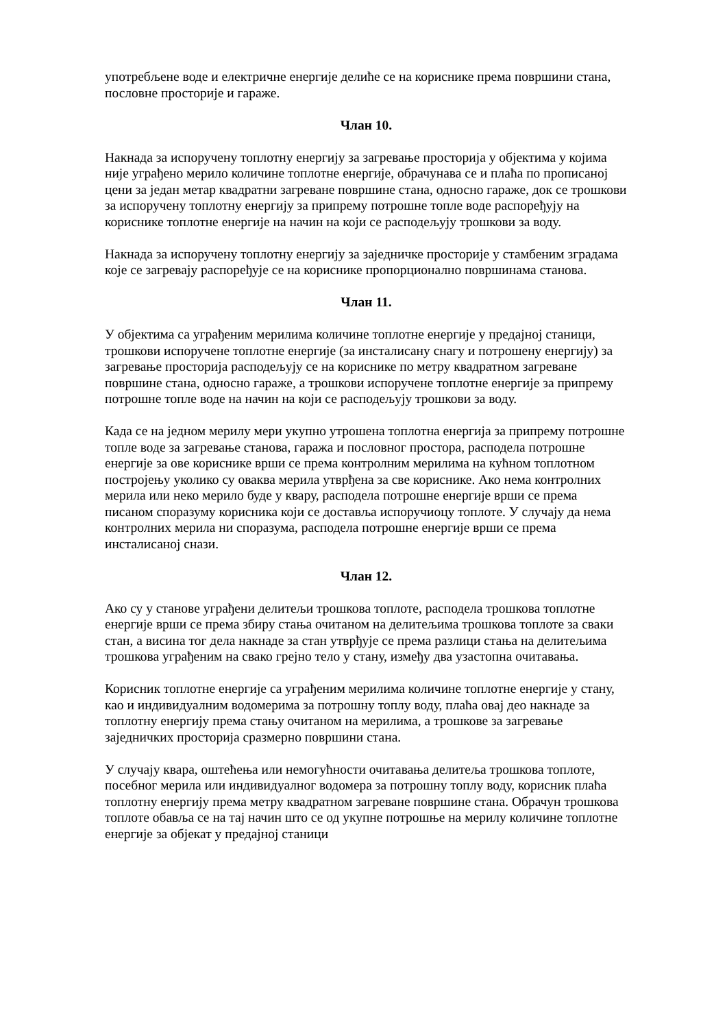употребљене воде и електричне енергије делиће се на кориснике према површини стана, пословне просторије и гараже.
Члан 10.
Накнада за испоручену топлотну енергију за загревање просторија у објектима у којима није уграђено мерило количине топлотне енергије, обрачунава се и плаћа по прописаној цени за један метар квадратни загреване површине стана, односно гараже, док се трошкови за испоручену топлотну енергију за припрему потрошне топле воде распоређују на кориснике топлотне енергије на начин на који се расподељују трошкови за воду.
Накнада за испоручену топлотну енергију за заједничке просторије у стамбеним зградама које се загревају распоређује се на кориснике пропорционално површинама станова.
Члан 11.
У објектима са уграђеним мерилима количине топлотне енергије у предајној станици, трошкови испоручене топлотне енергије (за инсталисану снагу и потрошену енергију) за загревање просторија расподељују се на кориснике по метру квадратном загреване површине стана, односно гараже, а трошкови испоручене топлотне енергије за припрему потрошне топле воде на начин на који се расподељују трошкови за воду.
Када се на једном мерилу мери укупно утрошена топлотна енергија за припрему потрошне топле воде за загревање станова, гаража и пословног простора, расподела потрошне енергије за ове кориснике врши се према контролним мерилима на кућном топлотном постројењу уколико су оваква мерила утврђена за све кориснике. Ако нема контролних мерила или неко мерило буде у квару, расподела потрошне енергије врши се према писаном споразуму корисника који се доставља испоручиоцу топлоте. У случају да нема контролних мерила ни споразума, расподела потрошне енергије врши се према инсталисаној снази.
Члан 12.
Ако су у станове уграђени делитељи трошкова топлоте, расподела трошкова топлотне енергије врши се према збиру стања очитаном на делитељима трошкова топлоте за сваки стан, а висина тог дела накнаде за стан утврђује се према разлици стања на делитељима трошкова уграђеним на свако грејно тело у стану, између два узастопна очитавања.
Корисник топлотне енергије са уграђеним мерилима количине топлотне енергије у стану, као и индивидуалним водомерима за потрошну топлу воду, плаћа овај део накнаде за топлотну енергију према стању очитаном на мерилима, а трошкове за загревање заједничких просторија сразмерно површини стана.
У случају квара, оштећења или немогућности очитавања делитеља трошкова топлоте, посебног мерила или индивидуалног водомера за потрошну топлу воду, корисник плаћа топлотну енергију према метру квадратном загреване површине стана. Обрачун трошкова топлоте обавља се на тај начин што се од укупне потрошње на мерилу количине топлотне енергије за објекат у предајној станици